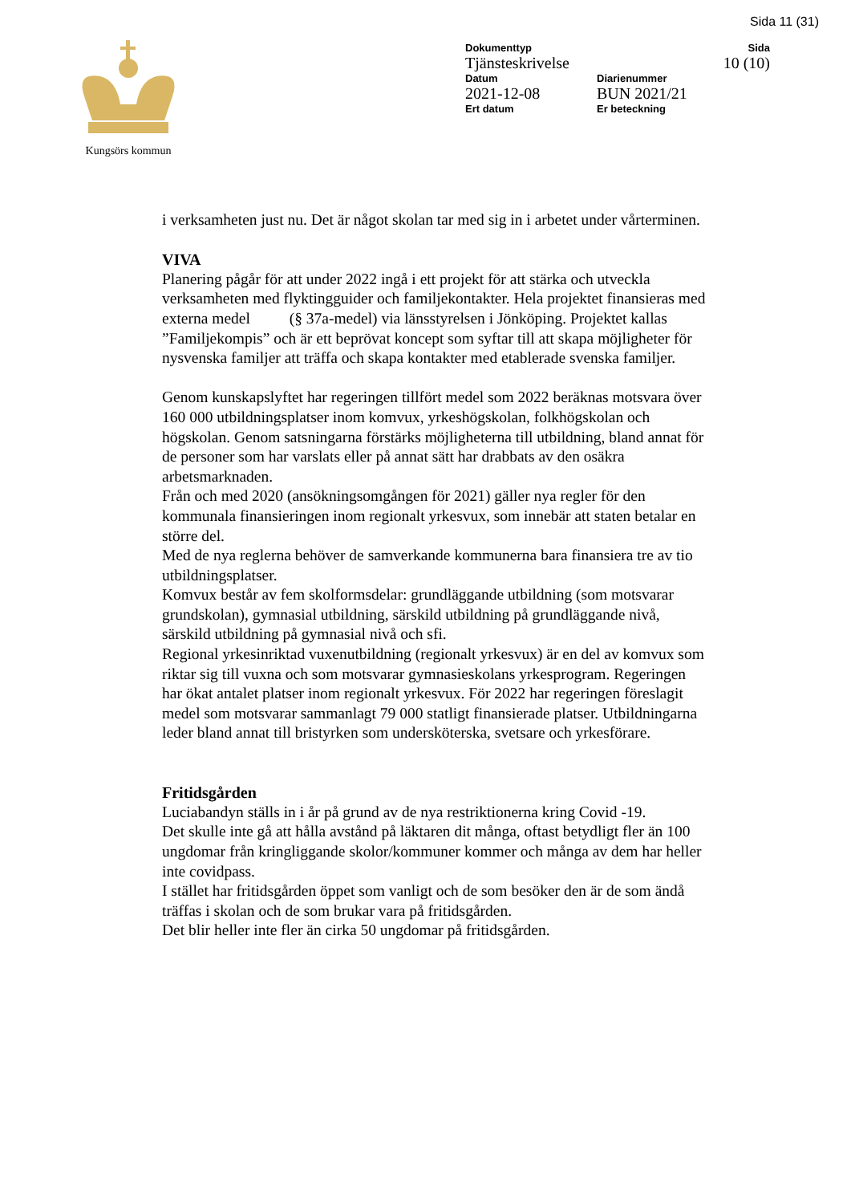Sida 11 (31)
Kungsörs kommun
| Dokumenttyp | | Sida |
| Tjänsteskrivelse | | 10 (10) |
| Datum | Diarienummer | |
| 2021-12-08 | BUN 2021/21 | |
| Ert datum | Er beteckning | |
i verksamheten just nu. Det är något skolan tar med sig in i arbetet under vårterminen.
VIVA
Planering pågår för att under 2022 ingå i ett projekt för att stärka och utveckla verksamheten med flyktingguider och familjekontakter. Hela projektet finansieras med externa medel (§ 37a-medel) via länsstyrelsen i Jönköping. Projektet kallas ”Familjekompis” och är ett beprövat koncept som syftar till att skapa möjligheter för nysvenska familjer att träffa och skapa kontakter med etablerade svenska familjer.
Genom kunskapslyftet har regeringen tillfört medel som 2022 beräknas motsvara över 160 000 utbildningsplatser inom komvux, yrkeshögskolan, folkhögskolan och högskolan. Genom satsningarna förstärks möjligheterna till utbildning, bland annat för de personer som har varslats eller på annat sätt har drabbats av den osäkra arbetsmarknaden.
Från och med 2020 (ansökningsomgången för 2021) gäller nya regler för den kommunala finansieringen inom regionalt yrkesvux, som innebär att staten betalar en större del.
Med de nya reglerna behöver de samverkande kommunerna bara finansiera tre av tio utbildningsplatser.
Komvux består av fem skolformsdelar: grundläggande utbildning (som motsvarar grundskolan), gymnasial utbildning, särskild utbildning på grundläggande nivå, särskild utbildning på gymnasial nivå och sfi.
Regional yrkesinriktad vuxenutbildning (regionalt yrkesvux) är en del av komvux som riktar sig till vuxna och som motsvarar gymnasieskolans yrkesprogram. Regeringen har ökat antalet platser inom regionalt yrkesvux. För 2022 har regeringen föreslagit medel som motsvarar sammanlagt 79 000 statligt finansierade platser. Utbildningarna leder bland annat till bristyrken som undersköterska, svetsare och yrkesförare.
Fritidsgården
Luciabandyn ställs in i år på grund av de nya restriktionerna kring Covid -19.
Det skulle inte gå att hålla avstånd på läktaren dit många, oftast betydligt fler än 100 ungdomar från kringliggande skolor/kommuner kommer och många av dem har heller inte covidpass.
I stället har fritidsgården öppet som vanligt och de som besöker den är de som ändå träffas i skolan och de som brukar vara på fritidsgården.
Det blir heller inte fler än cirka 50 ungdomar på fritidsgården.